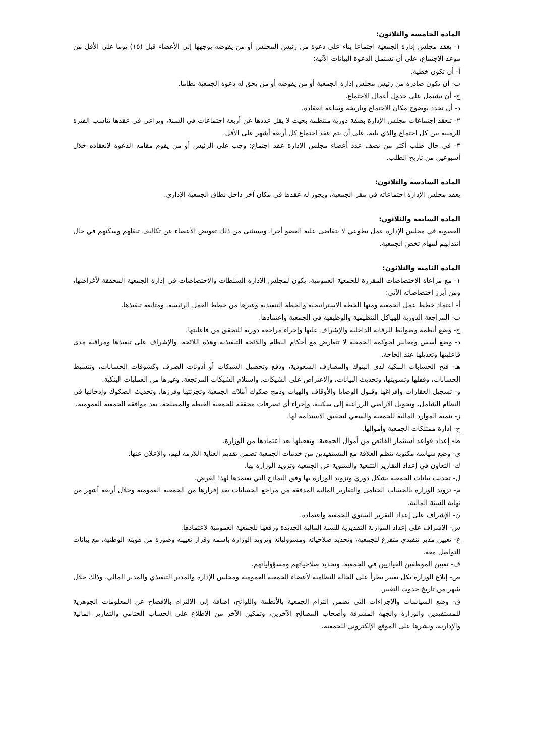المادة الخامسة والثلاثون:
١- يعقد مجلس إدارة الجمعية اجتماعا بناء على دعوة من رئيس المجلس أو من يفوضه يوجهها إلى الأعضاء قبل (١٥) يوما على الأقل من موعد الاجتماع، على أن تشتمل الدعوة البيانات الآتية:
أ- أن تكون خطية.
ب- أن تكون صادرة من رئيس مجلس إدارة الجمعية أو من يفوضه أو من يحق له دعوة الجمعية نظاما.
ج- أن تشتمل على جدول أعمال الاجتماع.
د- أن تحدد بوضوح مكان الاجتماع وتاريخه وساعة انعقاده.
٢- تنعقد اجتماعات مجلس الإدارة بصفة دورية منتظمة بحيث لا يقل عددها عن أربعة اجتماعات في السنة، ويراعى في عقدها تناسب الفترة الزمنية بين كل اجتماع والذي يليه، على أن يتم عقد اجتماع كل أربعة أشهر على الأقل.
٣- في حال طلب أكثر من نصف عدد أعضاء مجلس الإدارة عقد اجتماع؛ وجب على الرئيس أو من يقوم مقامه الدعوة لانعقاده خلال أسبوعين من تاريخ الطلب.
المادة السادسة والثلاثون:
يعقد مجلس الإدارة اجتماعاته في مقر الجمعية، ويجوز له عقدها في مكان آخر داخل نطاق الجمعية الإداري.
المادة السابعة والثلاثون:
العضوية في مجلس الإدارة عمل تطوعي لا يتقاضى عليه العضو أجرا، ويستثنى من ذلك تعويض الأعضاء عن تكاليف تنقلهم وسكنهم في حال انتدابهم لمهام تخص الجمعية.
المادة الثامنة والثلاثون:
١- مع مراعاة الاختصاصات المقررة للجمعية العمومية، يكون لمجلس الإدارة السلطات والاختصاصات في إدارة الجمعية المحققة لأغراضها، ومن أبرز اختصاصاته الآتي:
أ- اعتماد خطط عمل الجمعية ومنها الخطة الاستراتيجية والخطة التنفيذية وغيرها من خطط العمل الرئيسة، ومتابعة تنفيذها.
ب- المراجعة الدورية للهياكل التنظيمية والوظيفية في الجمعية واعتمادها.
ج- وضع أنظمة وضوابط للرقابة الداخلية والإشراف عليها وإجراء مراجعة دورية للتحقق من فاعليتها.
د- وضع أسس ومعايير لحوكمة الجمعية لا تتعارض مع أحكام النظام واللائحة التنفيذية وهذه اللائحة، والإشراف على تنفيذها ومراقبة مدى فاعليتها وتعديلها عند الحاجة.
هـ- فتح الحسابات البنكية لدى البنوك والمصارف السعودية، ودفع وتحصيل الشيكات أو أذونات الصرف وكشوفات الحسابات، وتنشيط الحسابات، وقفلها وتسويتها، وتحديث البيانات، والاعتراض على الشيكات، واستلام الشيكات المرتجعة، وغيرها من العمليات البنكية.
و- تسجيل العقارات وإفراغها وقبول الوصايا والأوقاف والهبات ودمج صكوك أملاك الجمعية وتجزئتها وفرزها، وتحديث الصكوك وإدخالها في النظام الشامل، وتحويل الأراضي الزراعية إلى سكنية، وإجراء أي تصرفات محققة للجمعية الغبطة والمصلحة، بعد موافقة الجمعية العمومية.
ز- تنمية الموارد المالية للجمعية والسعي لتحقيق الاستدامة لها.
ح- إدارة ممتلكات الجمعية وأموالها.
ط- إعداد قواعد استثمار الفائض من أموال الجمعية، وتفعيلها بعد اعتمادها من الوزارة.
ي- وضع سياسة مكتوبة تنظم العلاقة مع المستفيدين من خدمات الجمعية تضمن تقديم العناية اللازمة لهم، والإعلان عنها.
ك- التعاون في إعداد التقارير التتبعية والسنوية عن الجمعية وتزويد الوزارة بها.
ل- تحديث بيانات الجمعية بشكل دوري وتزويد الوزارة بها وفق النماذج التي تعتمدها لهذا الغرض.
م- تزويد الوزارة بالحساب الختامي والتقارير المالية المدققة من مراجع الحسابات بعد إقرارها من الجمعية العمومية وخلال أربعة أشهر من نهاية السنة المالية.
ن- الإشراف على إعداد التقرير السنوي للجمعية واعتماده.
س- الإشراف على إعداد الموازنة التقديرية للسنة المالية الجديدة ورفعها للجمعية العمومية لاعتمادها.
ع- تعيين مدير تنفيذي متفرغ للجمعية، وتحديد صلاحياته ومسؤولياته وتزويد الوزارة باسمه وقرار تعيينه وصورة من هويته الوطنية، مع بيانات التواصل معه.
ف- تعيين الموظفين القياديين في الجمعية، وتحديد صلاحياتهم ومسؤولياتهم.
ص- إبلاغ الوزارة بكل تغيير يطرأ على الحالة النظامية لأعضاء الجمعية العمومية ومجلس الإدارة والمدير التنفيذي والمدير المالي، وذلك خلال شهر من تاريخ حدوث التغيير.
ق- وضع السياسات والإجراءات التي تضمن التزام الجمعية بالأنظمة واللوائح، إضافة إلى الالتزام بالإفصاح عن المعلومات الجوهرية للمستفيدين والوزارة والجهة المشرفة وأصحاب المصالح الآخرين، وتمكين الآخر من الاطلاع على الحساب الختامي والتقارير المالية والإدارية، ونشرها على الموقع الإلكتروني للجمعية.